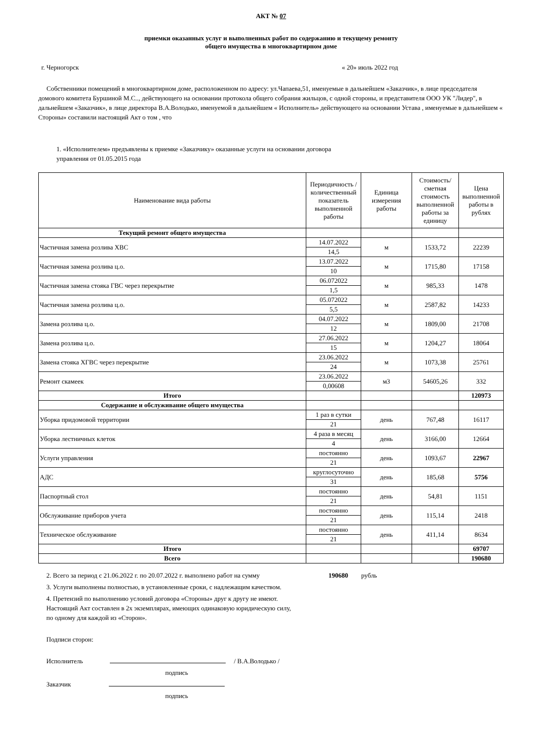АКТ № 07
приемки оказанных услуг и выполненных работ по содержанию и текущему ремонту
общего имущества в многоквартирном доме
г. Черногорск « 20» июль 2022 год
Собственники помещений в многоквартирном доме, расположенном по адресу: ул.Чапаева,51, именуемые в дальнейшем «Заказчик», в лице председателя домового комитета Буршиной М.С.., действующего на основании протокола общего собрания жильцов, с одной стороны, и представителя ООО УК "Лидер", в дальнейшем «Заказчик», в лице директора В.А.Володько, именуемой в дальнейшем « Исполнитель» действующего на основании Устава , именуемые в дальнейшем « Стороны» составили настоящий Акт о том , что
1. «Исполнителем» предъявлены к приемке «Заказчику» оказанные услуги на основании договора
управления от 01.05.2015 года
| Наименование вида работы | Периодичность /количественный показатель выполненной работы | Единица измерения работы | Стоимость/ сметная стоимость выполненной работы за единицу | Цена выполненной работы в рублях |
| --- | --- | --- | --- | --- |
| Текущий ремонт общего имущества | | | | |
| Частичная замена розлива ХВС | 14.07.2022 | м | 1533,72 | 22239 |
| | 14,5 | | | |
| Частичная замена розлива ц.о. | 13.07.2022 | м | 1715,80 | 17158 |
| | 10 | | | |
| Частичная замена стояка ГВС через перекрытие | 06.072022 | м | 985,33 | 1478 |
| | 1,5 | | | |
| Частичная замена розлива ц.о. | 05.072022 | м | 2587,82 | 14233 |
| | 5,5 | | | |
| Замена розлива ц.о. | 04.07.2022 | м | 1809,00 | 21708 |
| | 12 | | | |
| Замена розлива ц.о. | 27.06.2022 | м | 1204,27 | 18064 |
| | 15 | | | |
| Замена стояка ХГВС через перекрытие | 23.06.2022 | м | 1073,38 | 25761 |
| | 24 | | | |
| Ремонт скамеек | 23.06.2022 | м3 | 54605,26 | 332 |
| | 0,00608 | | | |
| Итого | | | | 120973 |
| Содержание и обслуживание общего имущества | | | | |
| Уборка придомовой территории | 1 раз в сутки | день | 767,48 | 16117 |
| | 21 | | | |
| Уборка лестничных клеток | 4 раза в месяц | день | 3166,00 | 12664 |
| | 4 | | | |
| Услуги управления | постоянно | день | 1093,67 | 22967 |
| | 21 | | | |
| АДС | круглосуточно | день | 185,68 | 5756 |
| | 31 | | | |
| Паспортный стол | постоянно | день | 54,81 | 1151 |
| | 21 | | | |
| Обслуживание приборов учета | постоянно | день | 115,14 | 2418 |
| | 21 | | | |
| Техническое обслуживание | постоянно | день | 411,14 | 8634 |
| | 21 | | | |
| Итого | | | | 69707 |
| Всего | | | | 190680 |
2. Всего за период с 21.06.2022 г. по 20.07.2022 г. выполнено работ на сумму 190680 рубль
3. Услуги выполнены полностью, в установленные сроки, с надлежащим качеством.
4. Претензий по выполнению условий договора «Стороны» друг к другу не имеют.
Настоящий Акт составлен в 2х экземплярах, имеющих одинаковую юридическую силу,
по одному для каждой из «Сторон».
Подписи сторон:
Исполнитель / В.А.Володько /
подпись
Заказчик
подпись